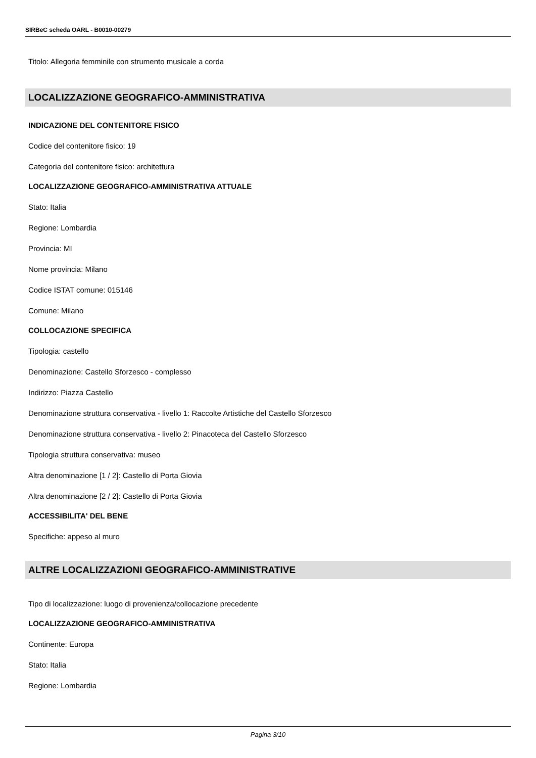SIRBeC scheda OARL - B0010-00279
Titolo: Allegoria femminile con strumento musicale a corda
LOCALIZZAZIONE GEOGRAFICO-AMMINISTRATIVA
INDICAZIONE DEL CONTENITORE FISICO
Codice del contenitore fisico: 19
Categoria del contenitore fisico: architettura
LOCALIZZAZIONE GEOGRAFICO-AMMINISTRATIVA ATTUALE
Stato: Italia
Regione: Lombardia
Provincia: MI
Nome provincia: Milano
Codice ISTAT comune: 015146
Comune: Milano
COLLOCAZIONE SPECIFICA
Tipologia: castello
Denominazione: Castello Sforzesco - complesso
Indirizzo: Piazza Castello
Denominazione struttura conservativa - livello 1: Raccolte Artistiche del Castello Sforzesco
Denominazione struttura conservativa - livello 2: Pinacoteca del Castello Sforzesco
Tipologia struttura conservativa: museo
Altra denominazione [1 / 2]: Castello di Porta Giovia
Altra denominazione [2 / 2]: Castello di Porta Giovia
ACCESSIBILITA' DEL BENE
Specifiche: appeso al muro
ALTRE LOCALIZZAZIONI GEOGRAFICO-AMMINISTRATIVE
Tipo di localizzazione: luogo di provenienza/collocazione precedente
LOCALIZZAZIONE GEOGRAFICO-AMMINISTRATIVA
Continente: Europa
Stato: Italia
Regione: Lombardia
Pagina 3/10